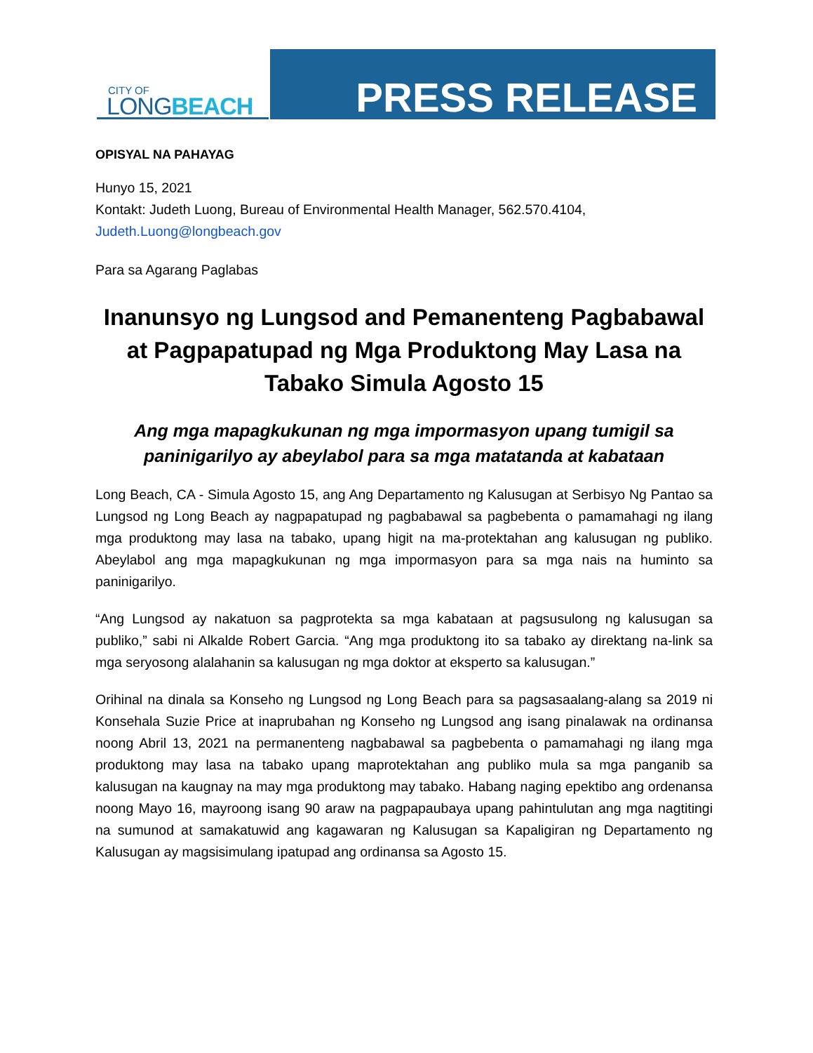CITY OF
LONGBEACH
PRESS RELEASE
OPISYAL NA PAHAYAG
Hunyo 15, 2021
Kontakt: Judeth Luong, Bureau of Environmental Health Manager, 562.570.4104,
Judeth.Luong@longbeach.gov
Para sa Agarang Paglabas
Inanunsyo ng Lungsod and Pemanenteng Pagbabawal at Pagpapatupad ng Mga Produktong May Lasa na Tabako Simula Agosto 15
Ang mga mapagkukunan ng mga impormasyon upang tumigil sa paninigarilyo ay abeylabol para sa mga matatanda at kabataan
Long Beach, CA - Simula Agosto 15, ang Ang Departamento ng Kalusugan at Serbisyo Ng Pantao sa Lungsod ng Long Beach ay nagpapatupad ng pagbabawal sa pagbebenta o pamamahagi ng ilang mga produktong may lasa na tabako, upang higit na ma-protektahan ang kalusugan ng publiko. Abeylabol ang mga mapagkukunan ng mga impormasyon para sa mga nais na huminto sa paninigarilyo.
“Ang Lungsod ay nakatuon sa pagprotekta sa mga kabataan at pagsusulong ng kalusugan sa publiko,” sabi ni Alkalde Robert Garcia. “Ang mga produktong ito sa tabako ay direktang na-link sa mga seryosong alalahanin sa kalusugan ng mga doktor at eksperto sa kalusugan.”
Orihinal na dinala sa Konseho ng Lungsod ng Long Beach para sa pagsasaalang-alang sa 2019 ni Konsehala Suzie Price at inaprubahan ng Konseho ng Lungsod ang isang pinalawak na ordinansa noong Abril 13, 2021 na permanenteng nagbabawal sa pagbebenta o pamamahagi ng ilang mga produktong may lasa na tabako upang maprotektahan ang publiko mula sa mga panganib sa kalusugan na kaugnay na may mga produktong may tabako. Habang naging epektibo ang ordenansa noong Mayo 16, mayroong isang 90 araw na pagpapaubaya upang pahintulutan ang mga nagtitingi na sumunod at samakatuwid ang kagawaran ng Kalusugan sa Kapaligiran ng Departamento ng Kalusugan ay magsisimulang ipatupad ang ordinansa sa Agosto 15.